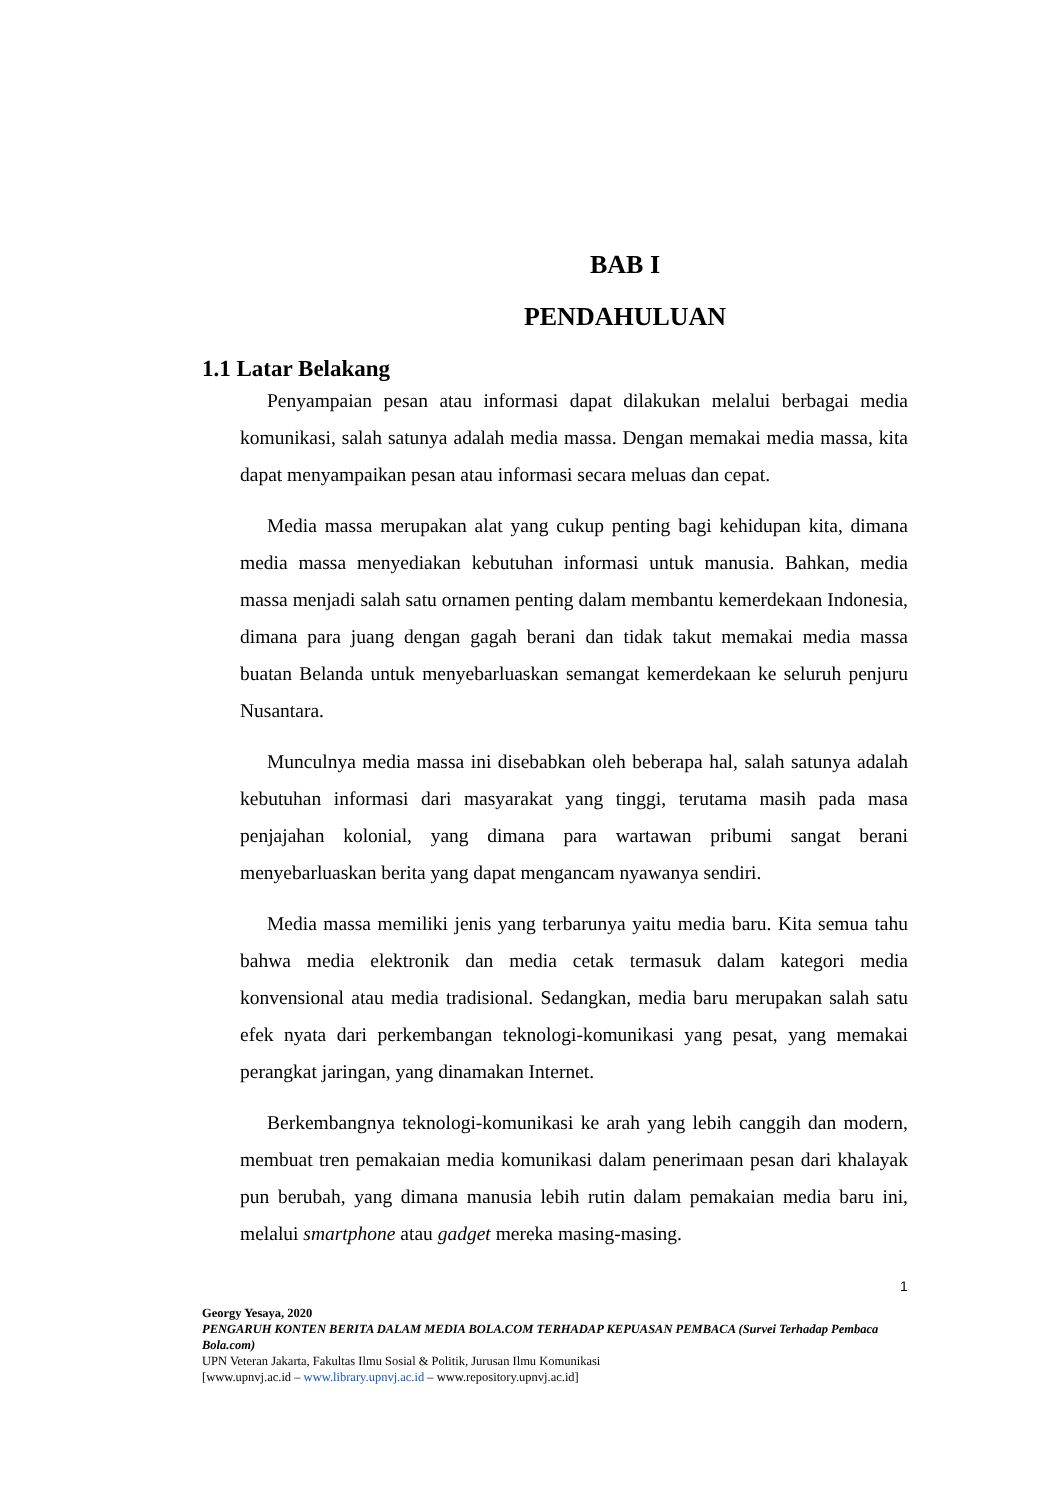BAB I
PENDAHULUAN
1.1 Latar Belakang
Penyampaian pesan atau informasi dapat dilakukan melalui berbagai media komunikasi, salah satunya adalah media massa. Dengan memakai media massa, kita dapat menyampaikan pesan atau informasi secara meluas dan cepat.
Media massa merupakan alat yang cukup penting bagi kehidupan kita, dimana media massa menyediakan kebutuhan informasi untuk manusia. Bahkan, media massa menjadi salah satu ornamen penting dalam membantu kemerdekaan Indonesia, dimana para juang dengan gagah berani dan tidak takut memakai media massa buatan Belanda untuk menyebarluaskan semangat kemerdekaan ke seluruh penjuru Nusantara.
Munculnya media massa ini disebabkan oleh beberapa hal, salah satunya adalah kebutuhan informasi dari masyarakat yang tinggi, terutama masih pada masa penjajahan kolonial, yang dimana para wartawan pribumi sangat berani menyebarluaskan berita yang dapat mengancam nyawanya sendiri.
Media massa memiliki jenis yang terbarunya yaitu media baru. Kita semua tahu bahwa media elektronik dan media cetak termasuk dalam kategori media konvensional atau media tradisional. Sedangkan, media baru merupakan salah satu efek nyata dari perkembangan teknologi-komunikasi yang pesat, yang memakai perangkat jaringan, yang dinamakan Internet.
Berkembangnya teknologi-komunikasi ke arah yang lebih canggih dan modern, membuat tren pemakaian media komunikasi dalam penerimaan pesan dari khalayak pun berubah, yang dimana manusia lebih rutin dalam pemakaian media baru ini, melalui smartphone atau gadget mereka masing-masing.
1
Georgy Yesaya, 2020
PENGARUH KONTEN BERITA DALAM MEDIA BOLA.COM TERHADAP KEPUASAN PEMBACA (Survei Terhadap Pembaca Bola.com)
UPN Veteran Jakarta, Fakultas Ilmu Sosial & Politik, Jurusan Ilmu Komunikasi
[www.upnvj.ac.id – www.library.upnvj.ac.id – www.repository.upnvj.ac.id]